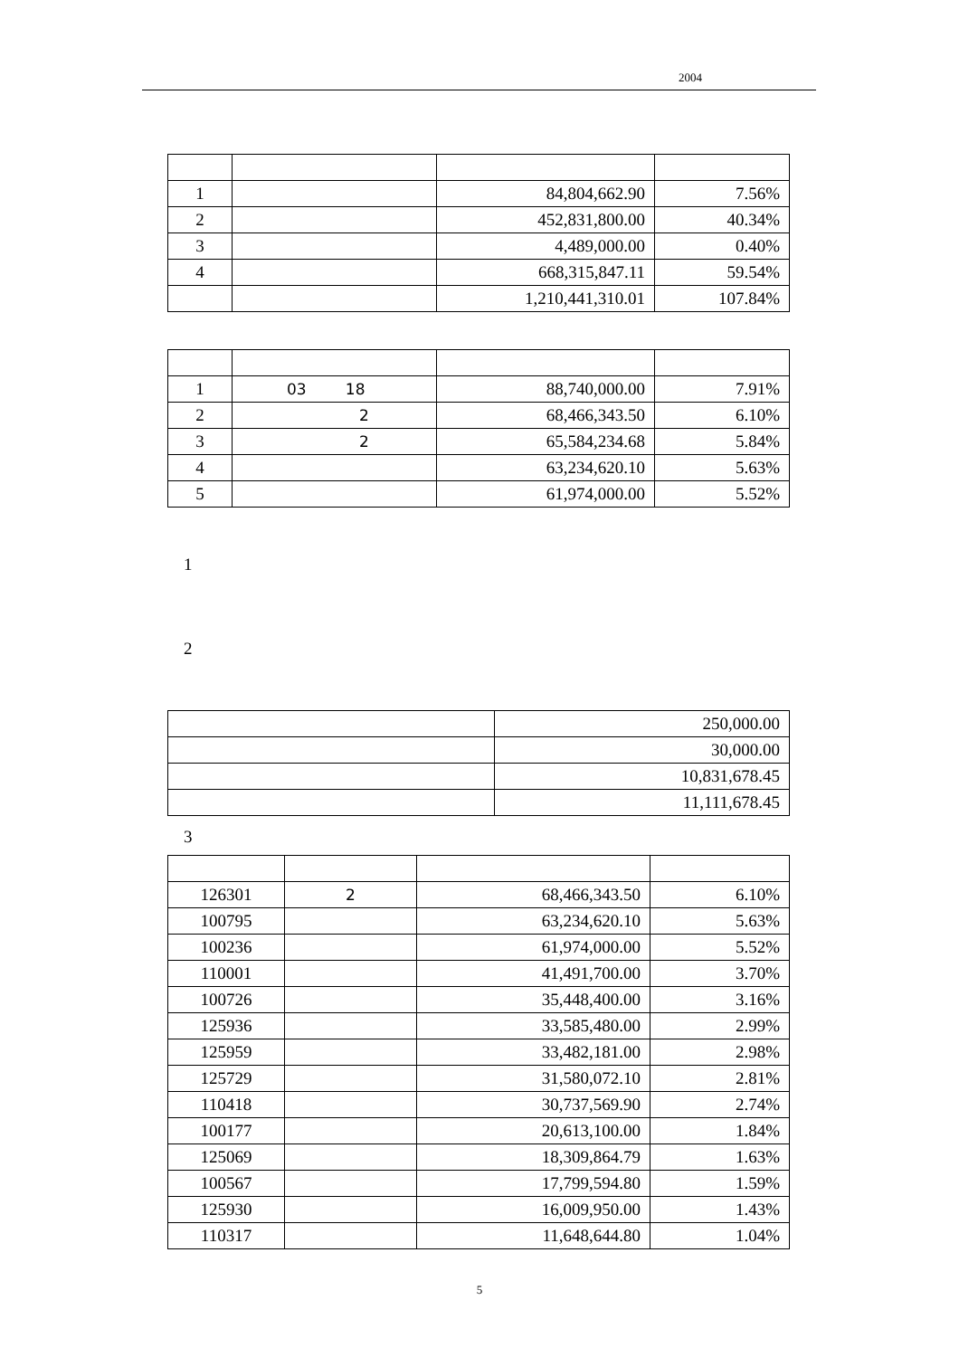2004
| 1 | | 84,804,662.90 | 7.56% |
| 2 | | 452,831,800.00 | 40.34% |
| 3 | | 4,489,000.00 | 0.40% |
| 4 | | 668,315,847.11 | 59.54% |
| | | 1,210,441,310.01 | 107.84% |
| 1 | 03 18 | 88,740,000.00 | 7.91% |
| 2 | 2 | 68,466,343.50 | 6.10% |
| 3 | 2 | 65,584,234.68 | 5.84% |
| 4 | | 63,234,620.10 | 5.63% |
| 5 | | 61,974,000.00 | 5.52% |
1
2
| | 250,000.00 |
| | 30,000.00 |
| | 10,831,678.45 |
| | 11,111,678.45 |
3
| 126301 | 2 | 68,466,343.50 | 6.10% |
| 100795 | | 63,234,620.10 | 5.63% |
| 100236 | | 61,974,000.00 | 5.52% |
| 110001 | | 41,491,700.00 | 3.70% |
| 100726 | | 35,448,400.00 | 3.16% |
| 125936 | | 33,585,480.00 | 2.99% |
| 125959 | | 33,482,181.00 | 2.98% |
| 125729 | | 31,580,072.10 | 2.81% |
| 110418 | | 30,737,569.90 | 2.74% |
| 100177 | | 20,613,100.00 | 1.84% |
| 125069 | | 18,309,864.79 | 1.63% |
| 100567 | | 17,799,594.80 | 1.59% |
| 125930 | | 16,009,950.00 | 1.43% |
| 110317 | | 11,648,644.80 | 1.04% |
5